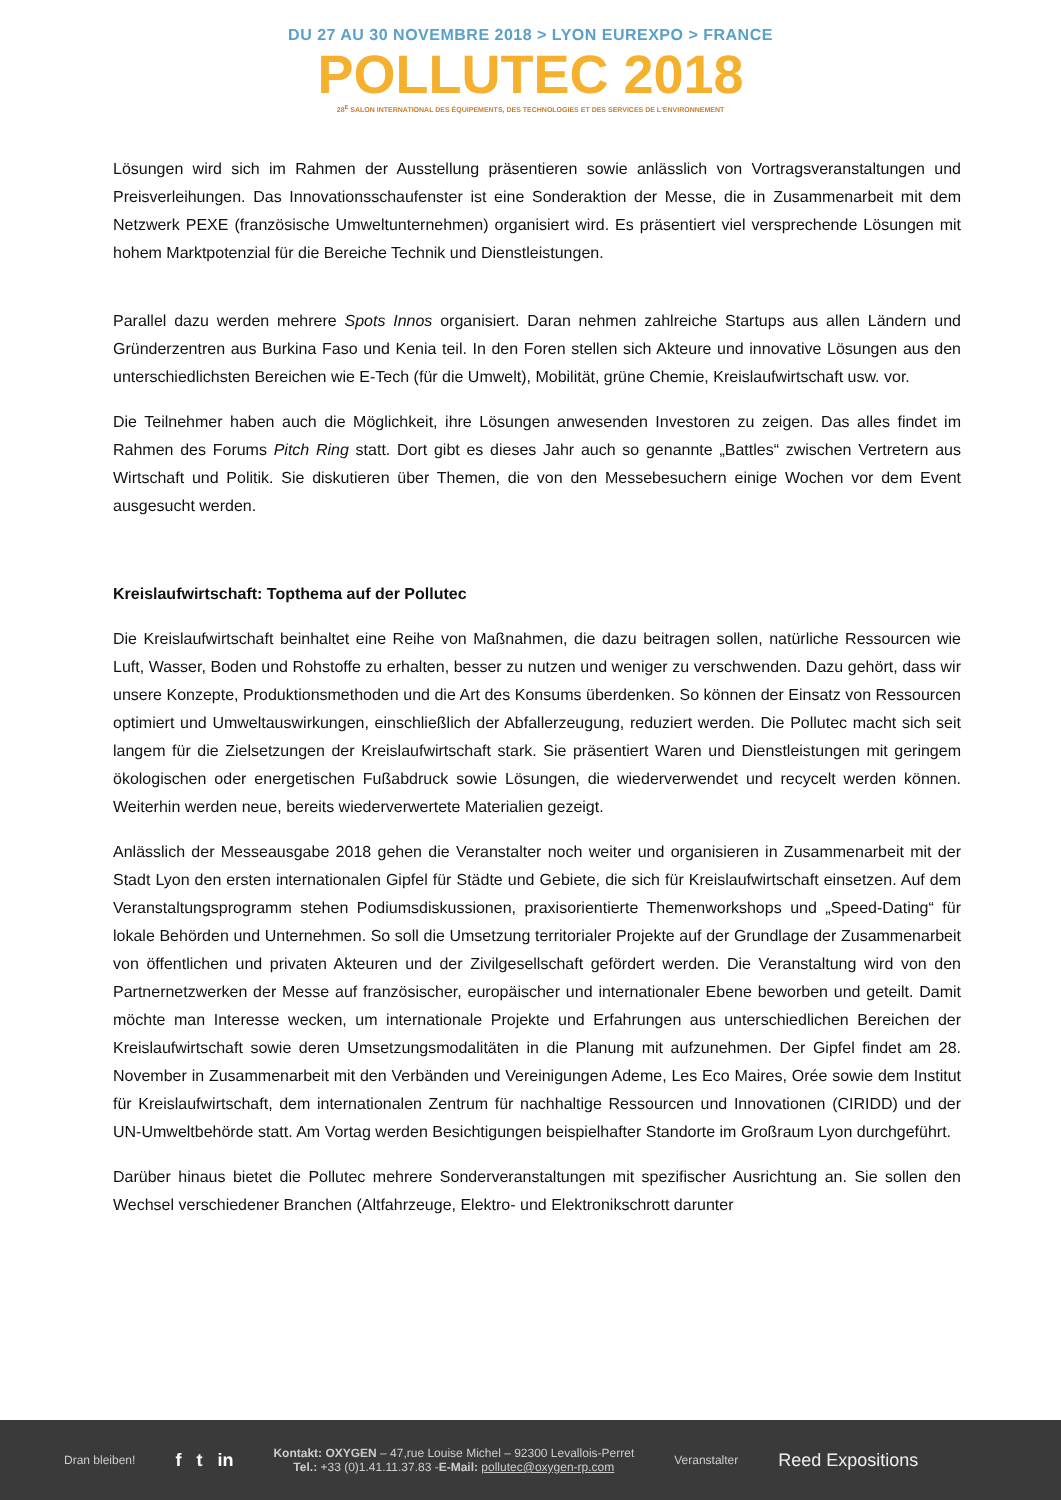DU 27 AU 30 NOVEMBRE 2018 > LYON EUREXPO > FRANCE
POLLUTEC 2018
28<sup>E</sup> SALON INTERNATIONAL DES ÉQUIPEMENTS, DES TECHNOLOGIES ET DES SERVICES DE L'ENVIRONNEMENT
Lösungen wird sich im Rahmen der Ausstellung präsentieren sowie anlässlich von Vortragsveranstaltungen und Preisverleihungen. Das Innovationsschaufenster ist eine Sonderaktion der Messe, die in Zusammenarbeit mit dem Netzwerk PEXE (französische Umweltunternehmen) organisiert wird. Es präsentiert viel versprechende Lösungen mit hohem Marktpotenzial für die Bereiche Technik und Dienstleistungen.
Parallel dazu werden mehrere Spots Innos organisiert. Daran nehmen zahlreiche Startups aus allen Ländern und Gründerzentren aus Burkina Faso und Kenia teil. In den Foren stellen sich Akteure und innovative Lösungen aus den unterschiedlichsten Bereichen wie E-Tech (für die Umwelt), Mobilität, grüne Chemie, Kreislaufwirtschaft usw. vor.
Die Teilnehmer haben auch die Möglichkeit, ihre Lösungen anwesenden Investoren zu zeigen. Das alles findet im Rahmen des Forums Pitch Ring statt. Dort gibt es dieses Jahr auch so genannte „Battles“ zwischen Vertretern aus Wirtschaft und Politik. Sie diskutieren über Themen, die von den Messebesuchern einige Wochen vor dem Event ausgesucht werden.
Kreislaufwirtschaft: Topthema auf der Pollutec
Die Kreislaufwirtschaft beinhaltet eine Reihe von Maßnahmen, die dazu beitragen sollen, natürliche Ressourcen wie Luft, Wasser, Boden und Rohstoffe zu erhalten, besser zu nutzen und weniger zu verschwenden. Dazu gehört, dass wir unsere Konzepte, Produktionsmethoden und die Art des Konsums überdenken. So können der Einsatz von Ressourcen optimiert und Umweltauswirkungen, einschließlich der Abfallerzeugung, reduziert werden. Die Pollutec macht sich seit langem für die Zielsetzungen der Kreislaufwirtschaft stark. Sie präsentiert Waren und Dienstleistungen mit geringem ökologischen oder energetischen Fußabdruck sowie Lösungen, die wiederverwendet und recycelt werden können. Weiterhin werden neue, bereits wiederverwertete Materialien gezeigt.
Anlässlich der Messeausgabe 2018 gehen die Veranstalter noch weiter und organisieren in Zusammenarbeit mit der Stadt Lyon den ersten internationalen Gipfel für Städte und Gebiete, die sich für Kreislaufwirtschaft einsetzen. Auf dem Veranstaltungsprogramm stehen Podiumsdiskussionen, praxisorientierte Themenworkshops und „Speed-Dating“ für lokale Behörden und Unternehmen. So soll die Umsetzung territorialer Projekte auf der Grundlage der Zusammenarbeit von öffentlichen und privaten Akteuren und der Zivilgesellschaft gefördert werden. Die Veranstaltung wird von den Partnernetzwerken der Messe auf französischer, europäischer und internationaler Ebene beworben und geteilt. Damit möchte man Interesse wecken, um internationale Projekte und Erfahrungen aus unterschiedlichen Bereichen der Kreislaufwirtschaft sowie deren Umsetzungsmodalitäten in die Planung mit aufzunehmen. Der Gipfel findet am 28. November in Zusammenarbeit mit den Verbänden und Vereinigungen Ademe, Les Eco Maires, Orée sowie dem Institut für Kreislaufwirtschaft, dem internationalen Zentrum für nachhaltige Ressourcen und Innovationen (CIRIDD) und der UN-Umweltbehörde statt. Am Vortag werden Besichtigungen beispielhafter Standorte im Großraum Lyon durchgeführt.
Darüber hinaus bietet die Pollutec mehrere Sonderveranstaltungen mit spezifischer Ausrichtung an. Sie sollen den Wechsel verschiedener Branchen (Altfahrzeuge, Elektro- und Elektronikschrott darunter
Dran bleiben!
f t in
Kontakt: OXYGEN – 47,rue Louise Michel – 92300 Levallois-Perret
Tel.: +33 (0)1.41.11.37.83 -E-Mail: pollutec@oxygen-rp.com
Veranstalter
Reed Expositions